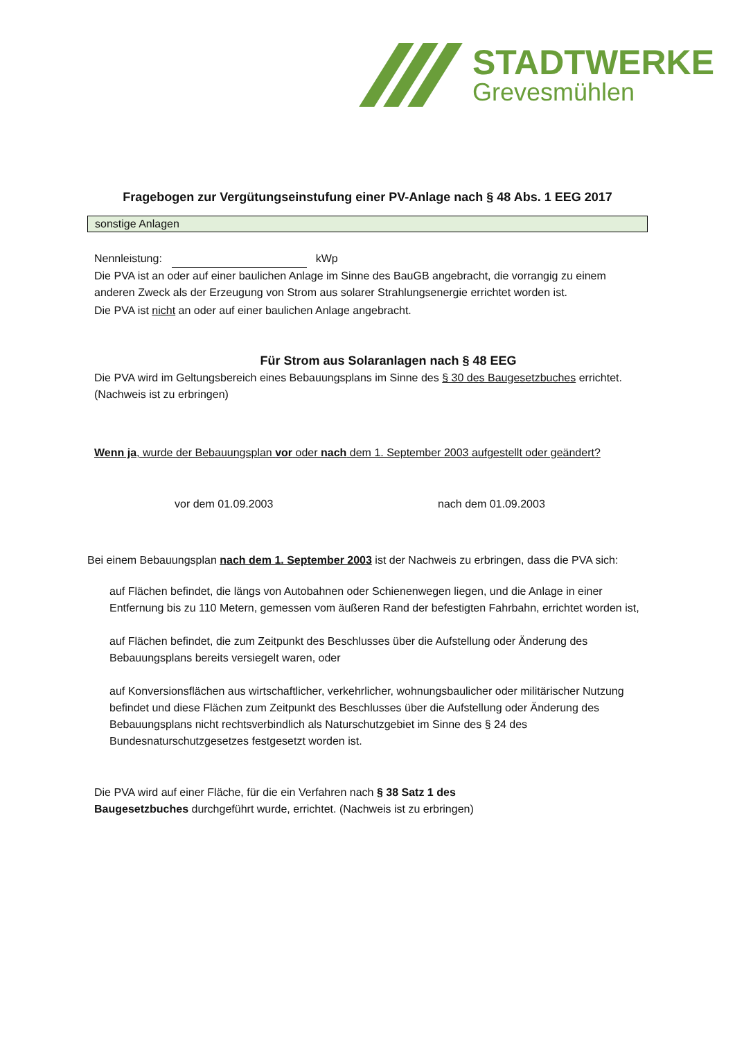STADTWERKE
Grevesmühlen
Fragebogen zur Vergütungseinstufung einer PV-Anlage nach § 48 Abs. 1 EEG 2017
sonstige Anlagen
Nennleistung: kWp
Die PVA ist an oder auf einer baulichen Anlage im Sinne des BauGB angebracht, die vorrangig zu einem anderen Zweck als der Erzeugung von Strom aus solarer Strahlungsenergie errichtet worden ist.
Die PVA ist nicht an oder auf einer baulichen Anlage angebracht.
Für Strom aus Solaranlagen nach § 48 EEG
Die PVA wird im Geltungsbereich eines Bebauungsplans im Sinne des § 30 des Baugesetzbuches errichtet. (Nachweis ist zu erbringen)
Wenn ja, wurde der Bebauungsplan vor oder nach dem 1. September 2003 aufgestellt oder geändert?
vor dem 01.09.2003 nach dem 01.09.2003
Bei einem Bebauungsplan nach dem 1. September 2003 ist der Nachweis zu erbringen, dass die PVA sich:
auf Flächen befindet, die längs von Autobahnen oder Schienenwegen liegen, und die Anlage in einer Entfernung bis zu 110 Metern, gemessen vom äußeren Rand der befestigten Fahrbahn, errichtet worden ist,
auf Flächen befindet, die zum Zeitpunkt des Beschlusses über die Aufstellung oder Änderung des Bebauungsplans bereits versiegelt waren, oder
auf Konversionsflächen aus wirtschaftlicher, verkehrlicher, wohnungsbaulicher oder militärischer Nutzung befindet und diese Flächen zum Zeitpunkt des Beschlusses über die Aufstellung oder Änderung des Bebauungsplans nicht rechtsverbindlich als Naturschutzgebiet im Sinne des § 24 des Bundesnaturschutzgesetzes festgesetzt worden ist.
Die PVA wird auf einer Fläche, für die ein Verfahren nach § 38 Satz 1 des Baugesetzbuches durchgeführt wurde, errichtet. (Nachweis ist zu erbringen)